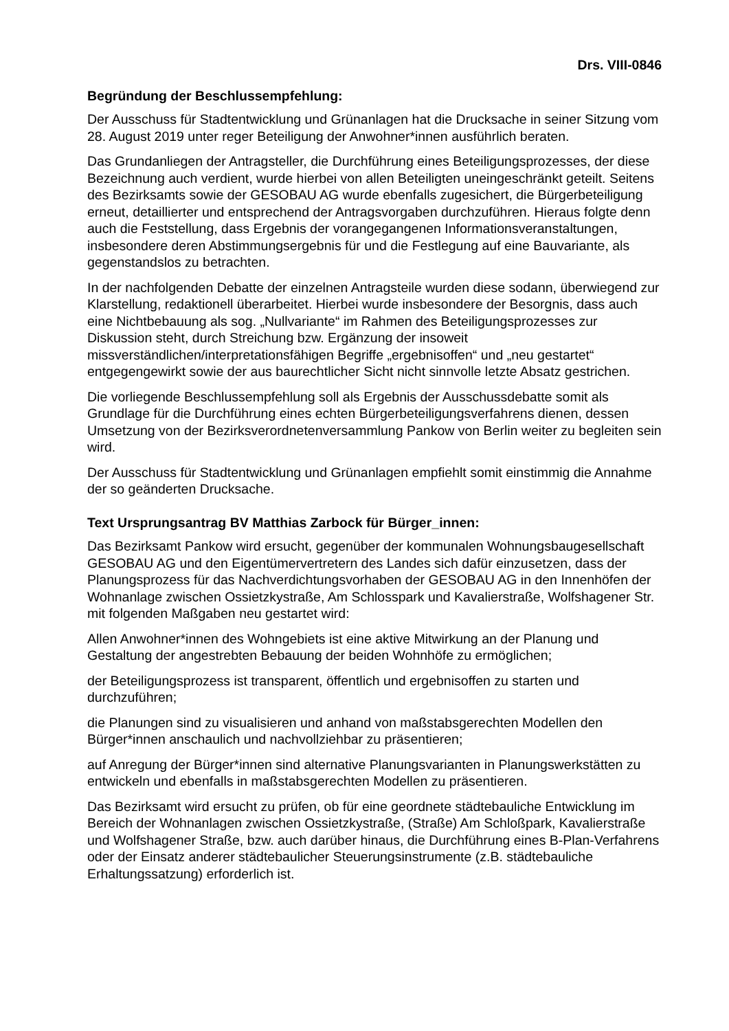Drs. VIII-0846
Begründung der Beschlussempfehlung:
Der Ausschuss für Stadtentwicklung und Grünanlagen hat die Drucksache in seiner Sitzung vom 28. August 2019 unter reger Beteiligung der Anwohner*innen ausführlich beraten.
Das Grundanliegen der Antragsteller, die Durchführung eines Beteiligungsprozesses, der diese Bezeichnung auch verdient, wurde hierbei von allen Beteiligten uneingeschränkt geteilt. Seitens des Bezirksamts sowie der GESOBAU AG wurde ebenfalls zugesichert, die Bürgerbeteiligung erneut, detaillierter und entsprechend der Antragsvorgaben durchzuführen. Hieraus folgte denn auch die Feststellung, dass Ergebnis der vorangegangenen Informationsveranstaltungen, insbesondere deren Abstimmungsergebnis für und die Festlegung auf eine Bauvariante, als gegenstandslos zu betrachten.
In der nachfolgenden Debatte der einzelnen Antragsteile wurden diese sodann, überwiegend zur Klarstellung, redaktionell überarbeitet. Hierbei wurde insbesondere der Besorgnis, dass auch eine Nichtbebauung als sog. „Nullvariante“ im Rahmen des Beteiligungsprozesses zur Diskussion steht, durch Streichung bzw. Ergänzung der insoweit missverständlichen/interpretationsfähigen Begriffe „ergebnisoffen“ und „neu gestartet“ entgegengewirkt sowie der aus baurechtlicher Sicht nicht sinnvolle letzte Absatz gestrichen.
Die vorliegende Beschlussempfehlung soll als Ergebnis der Ausschussdebatte somit als Grundlage für die Durchführung eines echten Bürgerbeteiligungsverfahrens dienen, dessen Umsetzung von der Bezirksverordnetenversammlung Pankow von Berlin weiter zu begleiten sein wird.
Der Ausschuss für Stadtentwicklung und Grünanlagen empfiehlt somit einstimmig die Annahme der so geänderten Drucksache.
Text Ursprungsantrag BV Matthias Zarbock für Bürger_innen:
Das Bezirksamt Pankow wird ersucht, gegenüber der kommunalen Wohnungsbaugesellschaft GESOBAU AG und den Eigentümervertretern des Landes sich dafür einzusetzen, dass der Planungsprozess für das Nachverdichtungsvorhaben der GESOBAU AG in den Innenhöfen der Wohnanlage zwischen Ossietzkystraße, Am Schlosspark und Kavalierstraße, Wolfshagener Str. mit folgenden Maßgaben neu gestartet wird:
Allen Anwohner*innen des Wohngebiets ist eine aktive Mitwirkung an der Planung und Gestaltung der angestrebten Bebauung der beiden Wohnhöfe zu ermöglichen;
der Beteiligungsprozess ist transparent, öffentlich und ergebnisoffen zu starten und durchzuführen;
die Planungen sind zu visualisieren und anhand von maßstabsgerechten Modellen den Bürger*innen anschaulich und nachvollziehbar zu präsentieren;
auf Anregung der Bürger*innen sind alternative Planungsvarianten in Planungswerkstätten zu entwickeln und ebenfalls in maßstabsgerechten Modellen zu präsentieren.
Das Bezirksamt wird ersucht zu prüfen, ob für eine geordnete städtebauliche Entwicklung im Bereich der Wohnanlagen zwischen Ossietzkystraße, (Straße) Am Schloßpark, Kavalierstraße und Wolfshagener Straße, bzw. auch darüber hinaus, die Durchführung eines B-Plan-Verfahrens oder der Einsatz anderer städtebaulicher Steuerungsinstrumente (z.B. städtebauliche Erhaltungssatzung) erforderlich ist.